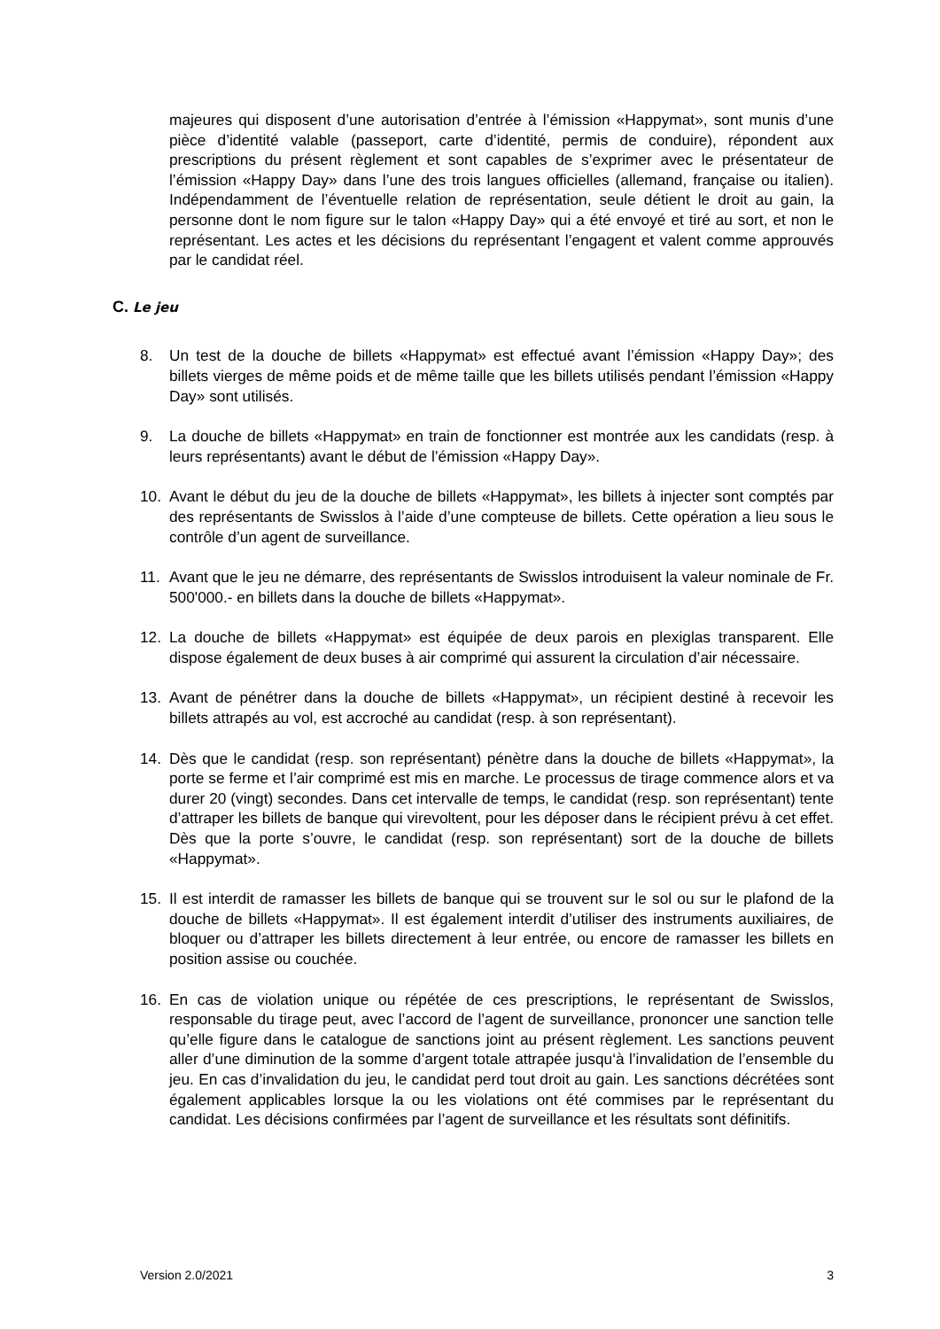majeures qui disposent d’une autorisation d’entrée à l’émission «Happymat», sont munis d’une pièce d’identité valable (passeport, carte d’identité, permis de conduire), répondent aux prescriptions du présent règlement et sont capables de s’exprimer avec le présentateur de l’émission «Happy Day» dans l’une des trois langues officielles (allemand, française ou italien). Indépendamment de l’éventuelle relation de représentation, seule détient le droit au gain, la personne dont le nom figure sur le talon «Happy Day» qui a été envoyé et tiré au sort, et non le représentant. Les actes et les décisions du représentant l’engagent et valent comme approuvés par le candidat réel.
C. Le jeu
8. Un test de la douche de billets «Happymat» est effectué avant l’émission «Happy Day»; des billets vierges de même poids et de même taille que les billets utilisés pendant l’émission «Happy Day» sont utilisés.
9. La douche de billets «Happymat» en train de fonctionner est montrée aux les candidats (resp. à leurs représentants) avant le début de l’émission «Happy Day».
10. Avant le début du jeu de la douche de billets «Happymat», les billets à injecter sont comptés par des représentants de Swisslos à l’aide d’une compteuse de billets. Cette opération a lieu sous le contrôle d’un agent de surveillance.
11. Avant que le jeu ne démarre, des représentants de Swisslos introduisent la valeur nominale de Fr. 500'000.- en billets dans la douche de billets «Happymat».
12. La douche de billets «Happymat» est équipée de deux parois en plexiglas transparent. Elle dispose également de deux buses à air comprimé qui assurent la circulation d’air nécessaire.
13. Avant de pénétrer dans la douche de billets «Happymat», un récipient destiné à recevoir les billets attrapés au vol, est accroché au candidat (resp. à son représentant).
14. Dès que le candidat (resp. son représentant) pénètre dans la douche de billets «Happymat», la porte se ferme et l’air comprimé est mis en marche. Le processus de tirage commence alors et va durer 20 (vingt) secondes. Dans cet intervalle de temps, le candidat (resp. son représentant) tente d’attraper les billets de banque qui virevoltent, pour les déposer dans le récipient prévu à cet effet. Dès que la porte s’ouvre, le candidat (resp. son représentant) sort de la douche de billets «Happymat».
15. Il est interdit de ramasser les billets de banque qui se trouvent sur le sol ou sur le plafond de la douche de billets «Happymat». Il est également interdit d’utiliser des instruments auxiliaires, de bloquer ou d’attraper les billets directement à leur entrée, ou encore de ramasser les billets en position assise ou couchée.
16. En cas de violation unique ou répétée de ces prescriptions, le représentant de Swisslos, responsable du tirage peut, avec l’accord de l’agent de surveillance, prononcer une sanction telle qu’elle figure dans le catalogue de sanctions joint au présent règlement. Les sanctions peuvent aller d’une diminution de la somme d’argent totale attrapée jusqu‘à l’invalidation de l’ensemble du jeu. En cas d’invalidation du jeu, le candidat perd tout droit au gain. Les sanctions décrétées sont également applicables lorsque la ou les violations ont été commises par le représentant du candidat. Les décisions confirmées par l’agent de surveillance et les résultats sont définitifs.
Version 2.0/2021 3